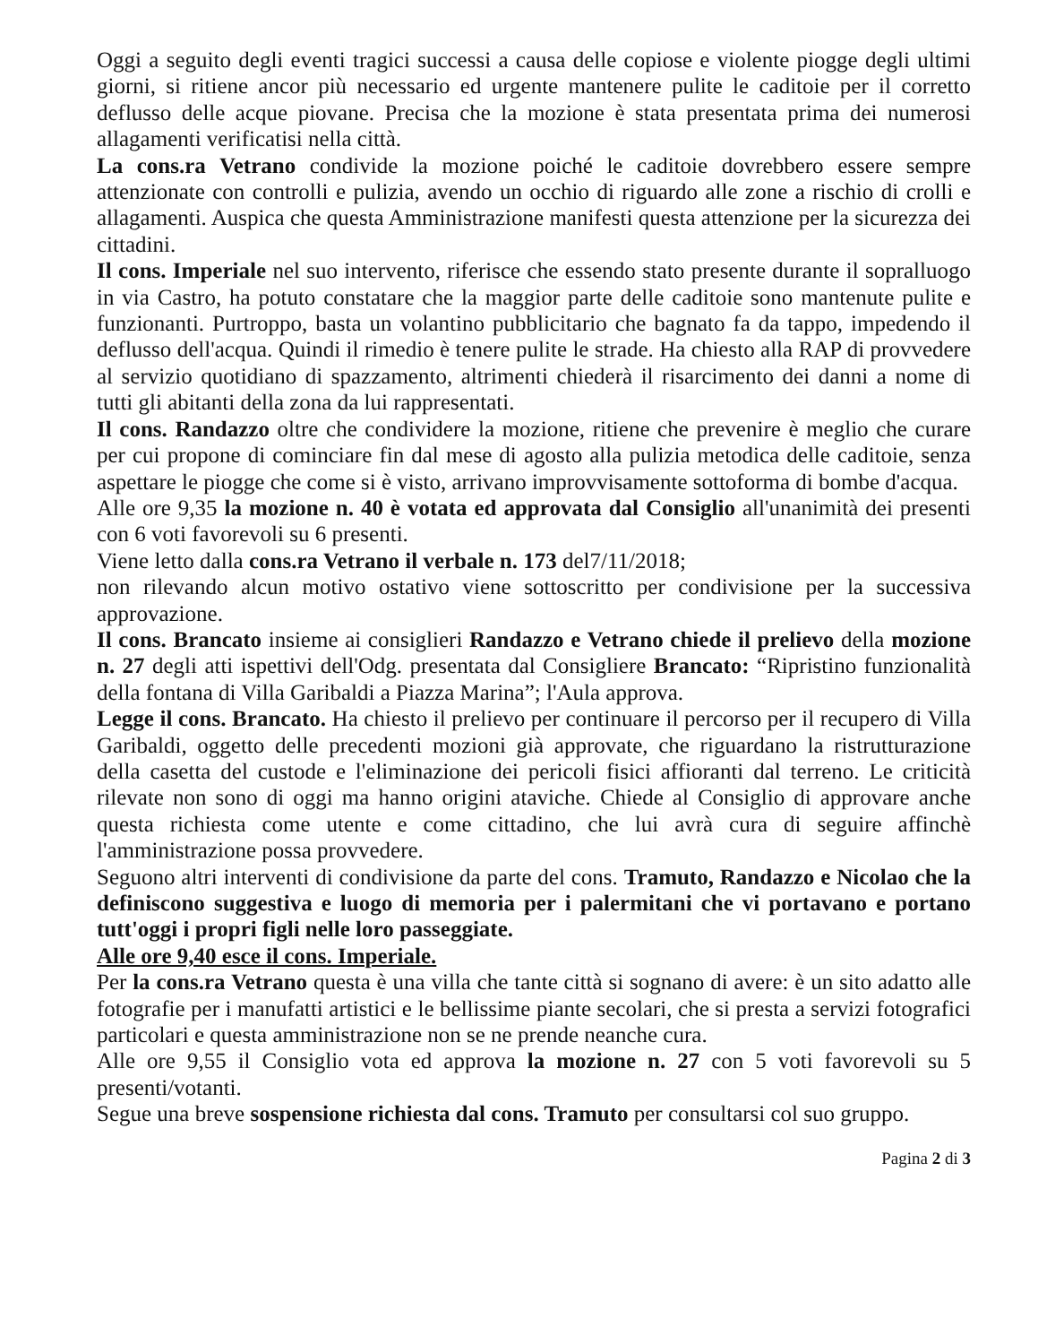Oggi a seguito degli eventi tragici successi a causa delle copiose e violente piogge degli ultimi giorni, si ritiene ancor più necessario ed urgente mantenere pulite le caditoie per il corretto deflusso delle acque piovane. Precisa che la mozione è stata presentata prima dei numerosi allagamenti verificatisi nella città.
La cons.ra Vetrano condivide la mozione poiché le caditoie dovrebbero essere sempre attenzionate con controlli e pulizia, avendo un occhio di riguardo alle zone a rischio di crolli e allagamenti. Auspica che questa Amministrazione manifesti questa attenzione per la sicurezza dei cittadini.
Il cons. Imperiale nel suo intervento, riferisce che essendo stato presente durante il sopralluogo in via Castro, ha potuto constatare che la maggior parte delle caditoie sono mantenute pulite e funzionanti. Purtroppo, basta un volantino pubblicitario che bagnato fa da tappo, impedendo il deflusso dell'acqua. Quindi il rimedio è tenere pulite le strade. Ha chiesto alla RAP di provvedere al servizio quotidiano di spazzamento, altrimenti chiederà il risarcimento dei danni a nome di tutti gli abitanti della zona da lui rappresentati.
Il cons. Randazzo oltre che condividere la mozione, ritiene che prevenire è meglio che curare per cui propone di cominciare fin dal mese di agosto alla pulizia metodica delle caditoie, senza aspettare le piogge che come si è visto, arrivano improvvisamente sottoforma di bombe d'acqua.
Alle ore 9,35 la mozione n. 40 è votata ed approvata dal Consiglio all'unanimità dei presenti con 6 voti favorevoli su 6 presenti.
Viene letto dalla cons.ra Vetrano il verbale n. 173 del7/11/2018;
non rilevando alcun motivo ostativo viene sottoscritto per condivisione per la successiva approvazione.
Il cons. Brancato insieme ai consiglieri Randazzo e Vetrano chiede il prelievo della mozione n. 27 degli atti ispettivi dell'Odg. presentata dal Consigliere Brancato: “Ripristino funzionalità della fontana di Villa Garibaldi a Piazza Marina”; l'Aula approva.
Legge il cons. Brancato. Ha chiesto il prelievo per continuare il percorso per il recupero di Villa Garibaldi, oggetto delle precedenti mozioni già approvate, che riguardano la ristrutturazione della casetta del custode e l'eliminazione dei pericoli fisici affioranti dal terreno. Le criticità rilevate non sono di oggi ma hanno origini ataviche. Chiede al Consiglio di approvare anche questa richiesta come utente e come cittadino, che lui avrà cura di seguire affinchè l'amministrazione possa provvedere.
Seguono altri interventi di condivisione da parte del cons. Tramuto, Randazzo e Nicolao che la definiscono suggestiva e luogo di memoria per i palermitani che vi portavano e portano tutt'oggi i propri figli nelle loro passeggiate.
Alle ore 9,40 esce il cons. Imperiale.
Per la cons.ra Vetrano questa è una villa che tante città si sognano di avere: è un sito adatto alle fotografie per i manufatti artistici e le bellissime piante secolari, che si presta a servizi fotografici particolari e questa amministrazione non se ne prende neanche cura.
Alle ore 9,55 il Consiglio vota ed approva la mozione n. 27 con 5 voti favorevoli su 5 presenti/votanti.
Segue una breve sospensione richiesta dal cons. Tramuto per consultarsi col suo gruppo.
Pagina 2 di 3